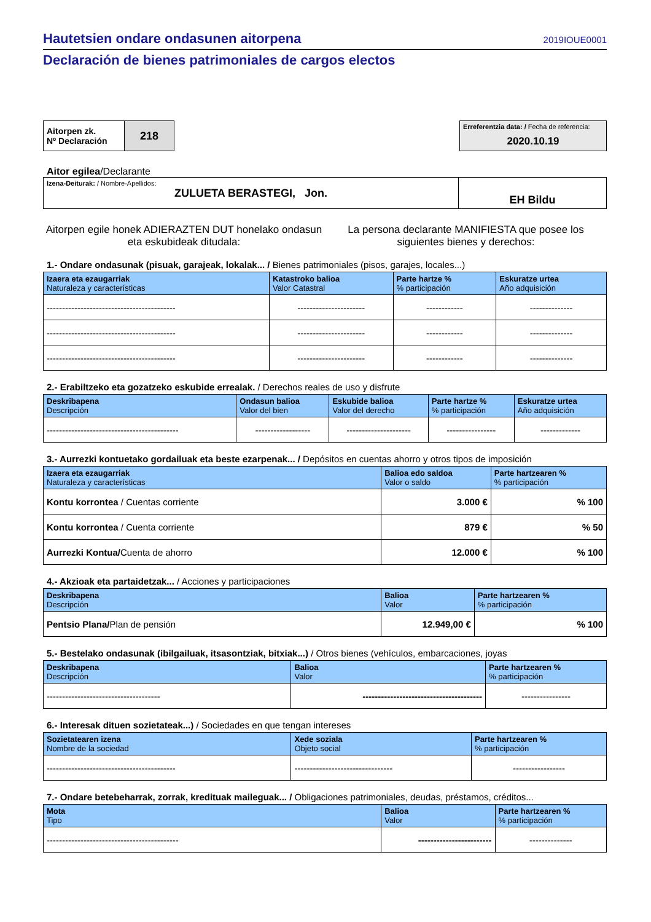Hautetsien ondare ondasunen aitorpena 2019IOUE0001
Declaración de bienes patrimoniales de cargos electos
| Aitorpen zk. Nº Declaración | 218 |
| Erreferentzia data: / Fecha de referencia: 2020.10.19 |
Aitor egilea/Declarante
| Izena-Deiturak: / Nombre-Apellidos: ZULUETA BERASTEGI, Jon. | EH Bildu |
Aitorpen egile honek ADIERAZTEN DUT honelako ondasun eta eskubideak ditudala:
La persona declarante MANIFIESTA que posee los siguientes bienes y derechos:
1.- Ondare ondasunak (pisuak, garajeak, lokalak... / Bienes patrimoniales (pisos, garajes, locales...)
| Izaera eta ezaugarriak Naturaleza y características | Katastroko balioa Valor Catastral | Parte hartze % % participación | Eskuratze urtea Año adquisición |
| --- | --- | --- | --- |
| ------------------------------------------ | ---------------------- | ------------ | -------------- |
| ------------------------------------------ | ---------------------- | ------------ | -------------- |
| ------------------------------------------ | ---------------------- | ------------ | -------------- |
2.- Erabiltzeko eta gozatzeko eskubide errealak. / Derechos reales de uso y disfrute
| Deskribapena Descripción | Ondasun balioa Valor del bien | Eskubide balioa Valor del derecho | Parte hartze % % participación | Eskuratze urtea Año adquisición |
| --- | --- | --- | --- | --- |
| ------------------------------------------- | ------------------ | --------------------- | ---------------- | ------------- |
3.- Aurrezki kontuetako gordailuak eta beste ezarpenak... / Depósitos en cuentas ahorro y otros tipos de imposición
| Izaera eta ezaugarriak Naturaleza y características | Balioa edo saldoa Valor o saldo | Parte hartzearen % % participación |
| --- | --- | --- |
| Kontu korrontea / Cuentas corriente | 3.000 € | % 100 |
| Kontu korrontea / Cuenta corriente | 879 € | % 50 |
| Aurrezki Kontua/ Cuenta de ahorro | 12.000 € | % 100 |
4.- Akzioak eta partaidetzak... / Acciones y participaciones
| Deskribapena Descripción | Balioa Valor | Parte hartzearen % % participación |
| --- | --- | --- |
| Pentsio Plana/ Plan de pensión | 12.949,00 € | % 100 |
5.- Bestelako ondasunak (ibilgailuak, itsasontziak, bitxiak...) / Otros bienes (vehículos, embarcaciones, joyas
| Deskribapena Descripción | Balioa Valor | Parte hartzearen % % participación |
| --- | --- | --- |
| ------------------------------------- | --------------------------------------- | ---------------- |
6.- Interesak dituen sozietateak...) / Sociedades en que tengan intereses
| Sozietatearen izena Nombre de la sociedad | Xede soziala Objeto social | Parte hartzearen % % participación |
| --- | --- | --- |
| ------------------------------------------ | -------------------------------- | ----------------- |
7.- Ondare betebeharrak, zorrak, kredituak maileguak... / Obligaciones patrimoniales, deudas, préstamos, créditos...
| Mota Tipo | Balioa Valor | Parte hartzearen % % participación |
| --- | --- | --- |
| ------------------------------------------- | ------------------------ | -------------- |